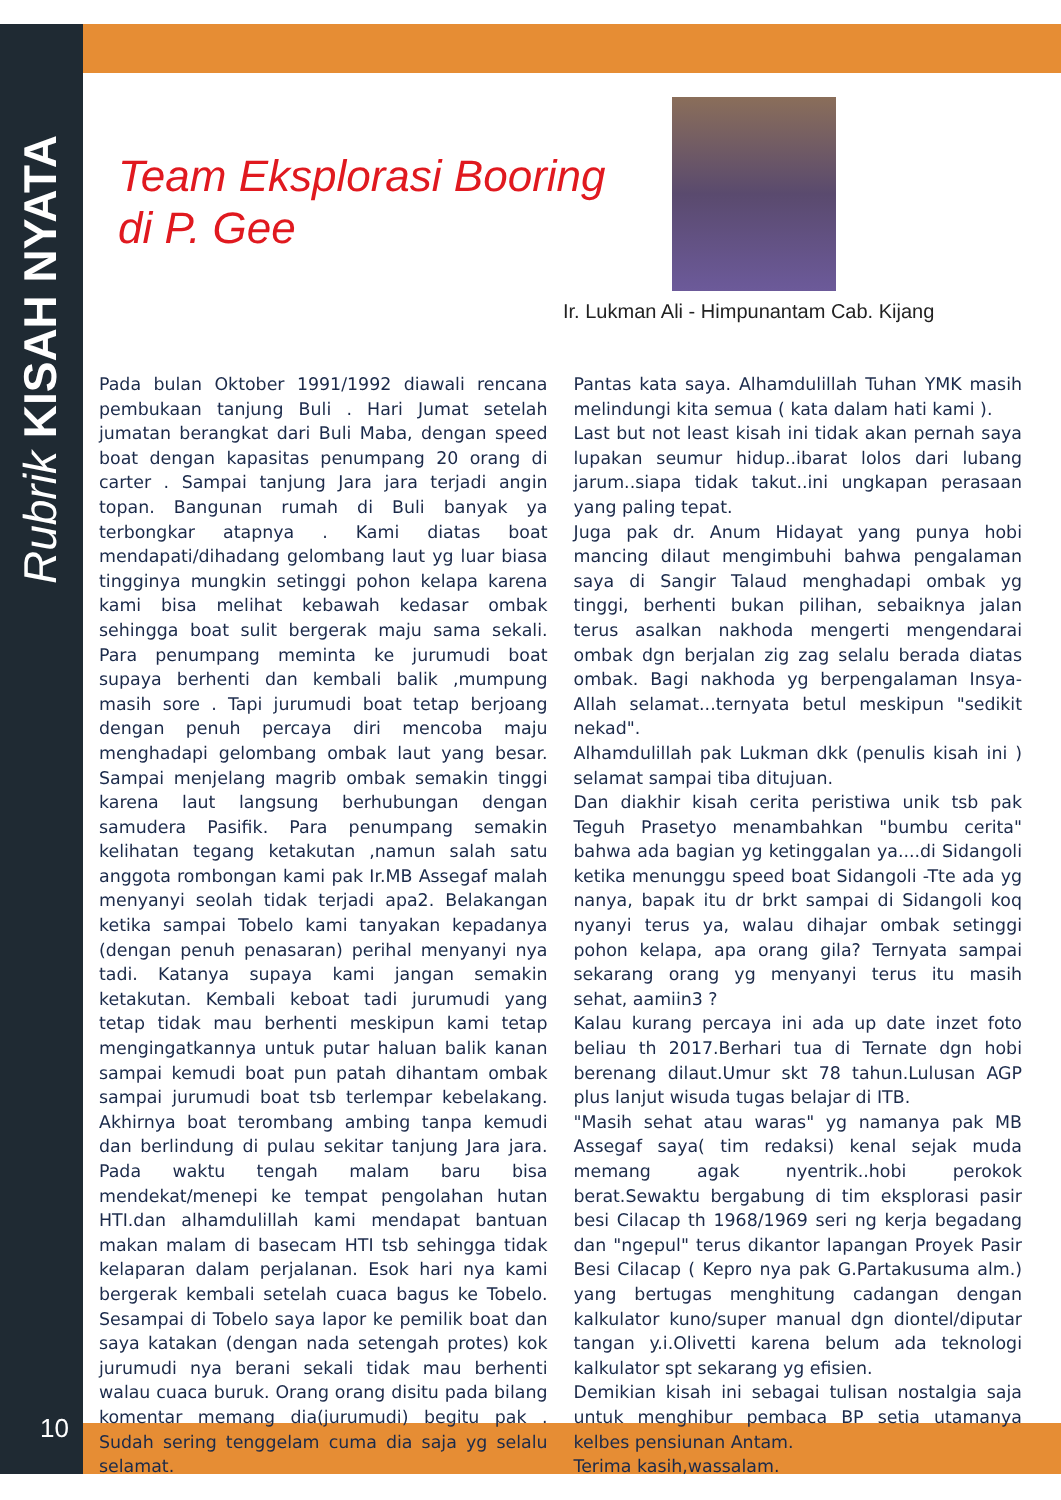Rubrik KISAH NYATA
10
Team Eksplorasi Booring
di P. Gee
Ir. Lukman Ali - Himpunantam Cab. Kijang
Pada bulan Oktober 1991/1992 diawali rencana pembukaan tanjung Buli . Hari Jumat setelah jumatan berangkat dari Buli Maba, dengan speed boat dengan kapasitas penumpang 20 orang di carter . Sampai tanjung Jara jara terjadi angin topan. Bangunan rumah di Buli banyak ya terbongkar atapnya . Kami diatas boat mendapati/dihadang gelombang laut yg luar biasa tingginya mungkin setinggi pohon kelapa karena kami bisa melihat kebawah kedasar ombak sehingga boat sulit bergerak maju sama sekali. Para penumpang meminta ke jurumudi boat supaya berhenti dan kembali balik ,mumpung masih sore . Tapi jurumudi boat tetap berjoang dengan penuh percaya diri mencoba maju menghadapi gelombang ombak laut yang besar. Sampai menjelang magrib ombak semakin tinggi karena laut langsung berhubungan dengan samudera Pasifik. Para penumpang semakin kelihatan tegang ketakutan ,namun salah satu anggota rombongan kami pak Ir.MB Assegaf malah menyanyi seolah tidak terjadi apa2. Belakangan ketika sampai Tobelo kami tanyakan kepadanya (dengan penuh penasaran) perihal menyanyi nya tadi. Katanya supaya kami jangan semakin ketakutan. Kembali keboat tadi jurumudi yang tetap tidak mau berhenti meskipun kami tetap mengingatkannya untuk putar haluan balik kanan sampai kemudi boat pun patah dihantam ombak sampai jurumudi boat tsb terlempar kebelakang. Akhirnya boat terombang ambing tanpa kemudi dan berlindung di pulau sekitar tanjung Jara jara. Pada waktu tengah malam baru bisa mendekat/menepi ke tempat pengolahan hutan HTI.dan alhamdulillah kami mendapat bantuan makan malam di basecam HTI tsb sehingga tidak kelaparan dalam perjalanan. Esok hari nya kami bergerak kembali setelah cuaca bagus ke Tobelo. Sesampai di Tobelo saya lapor ke pemilik boat dan saya katakan (dengan nada setengah protes) kok jurumudi nya berani sekali tidak mau berhenti walau cuaca buruk. Orang orang disitu pada bilang komentar memang dia(jurumudi) begitu pak . Sudah sering tenggelam cuma dia saja yg selalu selamat.
Pantas kata saya. Alhamdulillah Tuhan YMK masih melindungi kita semua ( kata dalam hati kami ).
Last but not least kisah ini tidak akan pernah saya lupakan seumur hidup..ibarat lolos dari lubang jarum..siapa tidak takut..ini ungkapan perasaan yang paling tepat.
Juga pak dr. Anum Hidayat yang punya hobi mancing dilaut mengimbuhi bahwa pengalaman saya di Sangir Talaud menghadapi ombak yg tinggi, berhenti bukan pilihan, sebaiknya jalan terus asalkan nakhoda mengerti mengendarai ombak dgn berjalan zig zag selalu berada diatas ombak. Bagi nakhoda yg berpengalaman Insya-Allah selamat...ternyata betul meskipun "sedikit nekad".
Alhamdulillah pak Lukman dkk (penulis kisah ini ) selamat sampai tiba ditujuan.
Dan diakhir kisah cerita peristiwa unik tsb pak Teguh Prasetyo menambahkan "bumbu cerita" bahwa ada bagian yg ketinggalan ya....di Sidangoli ketika menunggu speed boat Sidangoli -Tte ada yg nanya, bapak itu dr brkt sampai di Sidangoli koq nyanyi terus ya, walau dihajar ombak setinggi pohon kelapa, apa orang gila? Ternyata sampai sekarang orang yg menyanyi terus itu masih sehat, aamiin3 ?
Kalau kurang percaya ini ada up date inzet foto beliau th 2017.Berhari tua di Ternate dgn hobi berenang dilaut.Umur skt 78 tahun.Lulusan AGP plus lanjut wisuda tugas belajar di ITB.
"Masih sehat atau waras" yg namanya pak MB Assegaf saya( tim redaksi) kenal sejak muda memang agak nyentrik..hobi perokok berat.Sewaktu bergabung di tim eksplorasi pasir besi Cilacap th 1968/1969 seri ng kerja begadang dan "ngepul" terus dikantor lapangan Proyek Pasir Besi Cilacap ( Kepro nya pak G.Partakusuma alm.) yang bertugas menghitung cadangan dengan kalkulator kuno/super manual dgn diontel/diputar tangan y.i.Olivetti karena belum ada teknologi kalkulator spt sekarang yg efisien.
Demikian kisah ini sebagai tulisan nostalgia saja untuk menghibur pembaca BP setia utamanya kelbes pensiunan Antam.
Terima kasih,wassalam.